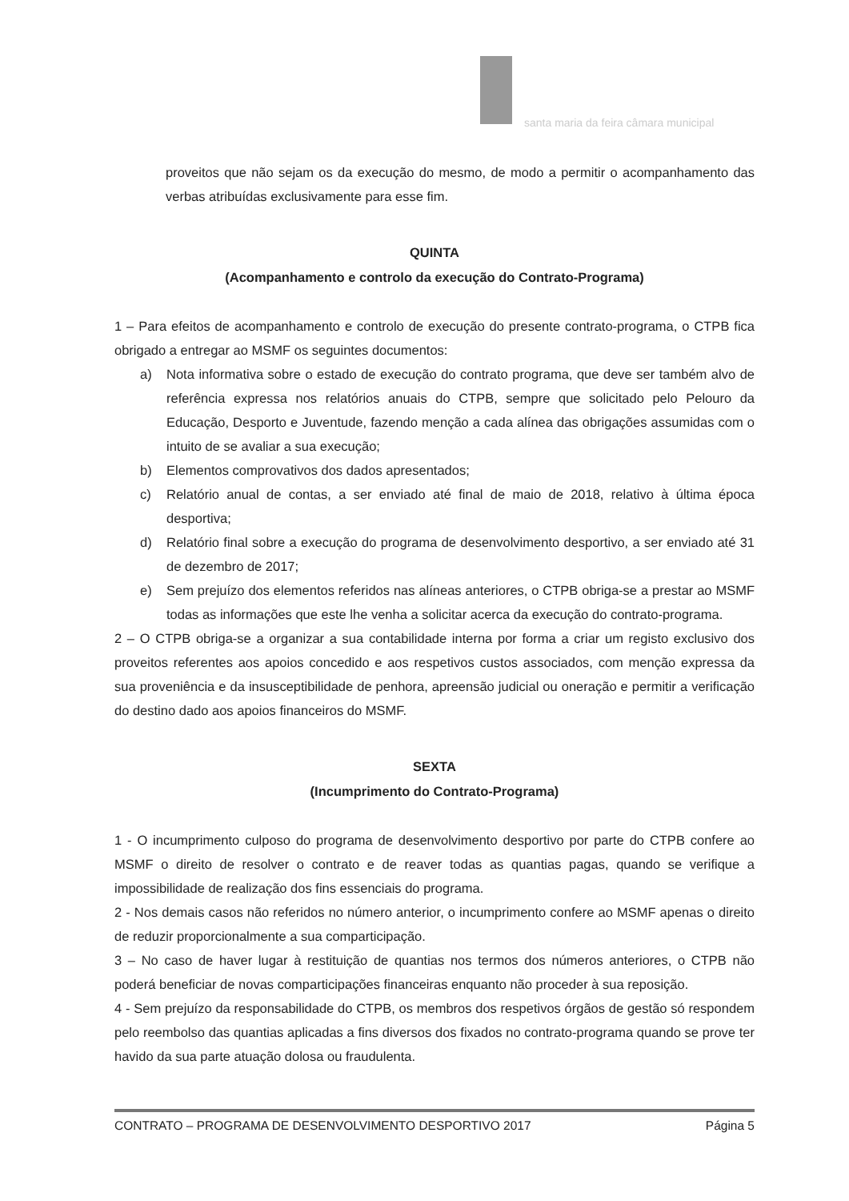santa maria da feira câmara municipal
proveitos que não sejam os da execução do mesmo, de modo a permitir o acompanhamento das verbas atribuídas exclusivamente para esse fim.
QUINTA
(Acompanhamento e controlo da execução do Contrato-Programa)
1 – Para efeitos de acompanhamento e controlo de execução do presente contrato-programa, o CTPB fica obrigado a entregar ao MSMF os seguintes documentos:
a) Nota informativa sobre o estado de execução do contrato programa, que deve ser também alvo de referência expressa nos relatórios anuais do CTPB, sempre que solicitado pelo Pelouro da Educação, Desporto e Juventude, fazendo menção a cada alínea das obrigações assumidas com o intuito de se avaliar a sua execução;
b) Elementos comprovativos dos dados apresentados;
c) Relatório anual de contas, a ser enviado até final de maio de 2018, relativo à última época desportiva;
d) Relatório final sobre a execução do programa de desenvolvimento desportivo, a ser enviado até 31 de dezembro de 2017;
e) Sem prejuízo dos elementos referidos nas alíneas anteriores, o CTPB obriga-se a prestar ao MSMF todas as informações que este lhe venha a solicitar acerca da execução do contrato-programa.
2 – O CTPB obriga-se a organizar a sua contabilidade interna por forma a criar um registo exclusivo dos proveitos referentes aos apoios concedido e aos respetivos custos associados, com menção expressa da sua proveniência e da insusceptibilidade de penhora, apreensão judicial ou oneração e permitir a verificação do destino dado aos apoios financeiros do MSMF.
SEXTA
(Incumprimento do Contrato-Programa)
1 - O incumprimento culposo do programa de desenvolvimento desportivo por parte do CTPB confere ao MSMF o direito de resolver o contrato e de reaver todas as quantias pagas, quando se verifique a impossibilidade de realização dos fins essenciais do programa.
2 - Nos demais casos não referidos no número anterior, o incumprimento confere ao MSMF apenas o direito de reduzir proporcionalmente a sua comparticipação.
3 – No caso de haver lugar à restituição de quantias nos termos dos números anteriores, o CTPB não poderá beneficiar de novas comparticipações financeiras enquanto não proceder à sua reposição.
4 - Sem prejuízo da responsabilidade do CTPB, os membros dos respetivos órgãos de gestão só respondem pelo reembolso das quantias aplicadas a fins diversos dos fixados no contrato-programa quando se prove ter havido da sua parte atuação dolosa ou fraudulenta.
CONTRATO – PROGRAMA DE DESENVOLVIMENTO DESPORTIVO 2017 Página 5